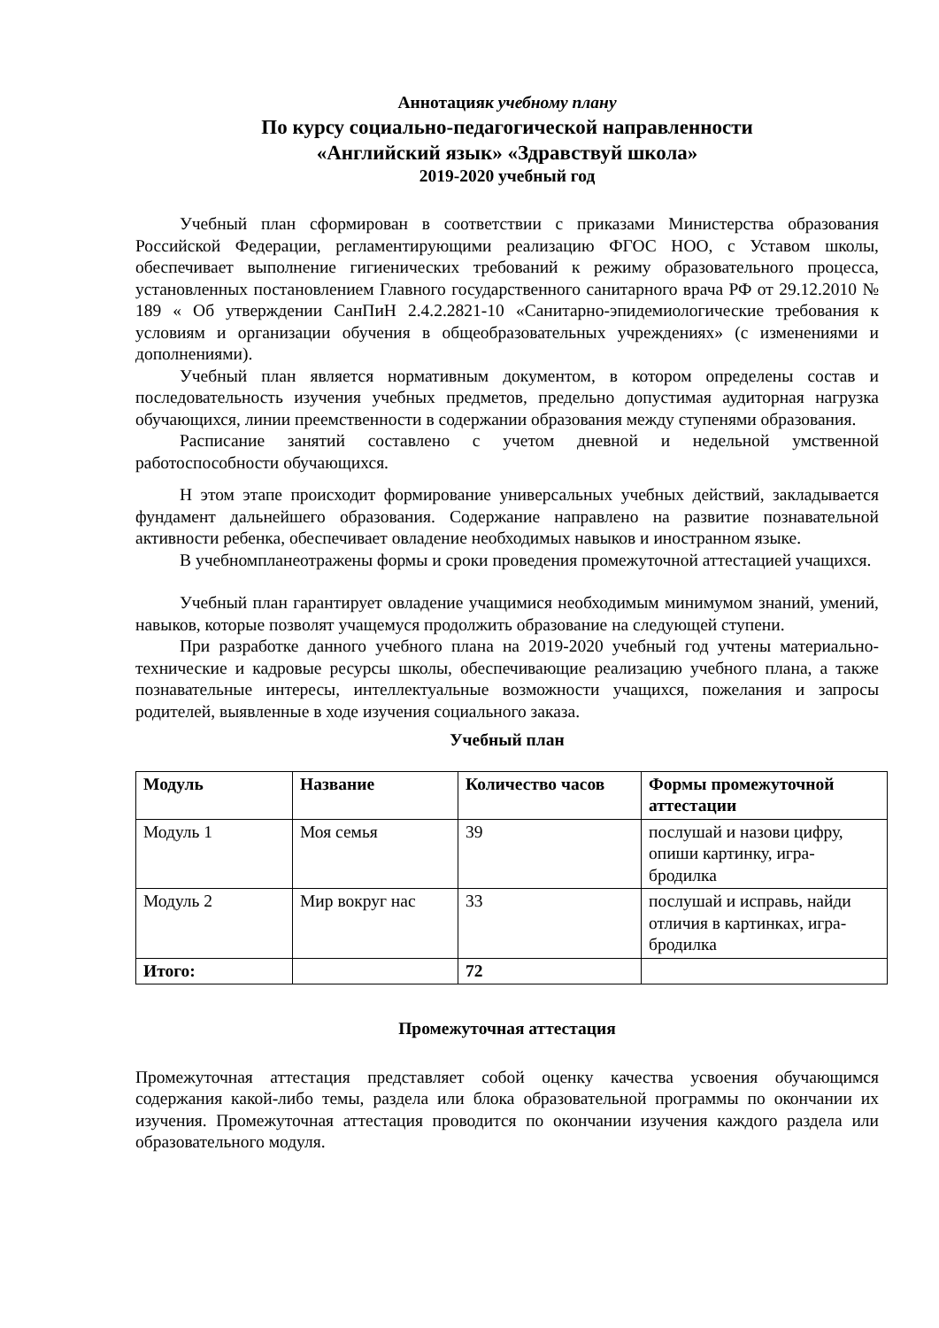Аннотацияк учебному плану
По курсу социально-педагогической направленности
«Английский язык» «Здравствуй школа»
2019-2020 учебный год
Учебный план сформирован в соответствии с приказами Министерства образования Российской Федерации, регламентирующими реализацию ФГОС НОО, с Уставом школы, обеспечивает выполнение гигиенических требований к режиму образовательного процесса, установленных постановлением Главного государственного санитарного врача РФ от 29.12.2010 № 189 « Об утверждении СанПиН 2.4.2.2821-10 «Санитарно-эпидемиологические требования к условиям и организации обучения в общеобразовательных учреждениях» (с изменениями и дополнениями).
Учебный план является нормативным документом, в котором определены состав и последовательность изучения учебных предметов, предельно допустимая аудиторная нагрузка обучающихся, линии преемственности в содержании образования между ступенями образования.
Расписание занятий составлено с учетом дневной и недельной умственной работоспособности обучающихся.
Н этом этапе происходит формирование универсальных учебных действий, закладывается фундамент дальнейшего образования. Содержание направлено на развитие познавательной активности ребенка, обеспечивает овладение необходимых навыков и иностранном языке.
В учебномпланеотражены формы и сроки проведения промежуточной аттестацией учащихся.
Учебный план гарантирует овладение учащимися необходимым минимумом знаний, умений, навыков, которые позволят учащемуся продолжить образование на следующей ступени.
При разработке данного учебного плана на 2019-2020 учебный год учтены материально-технические и кадровые ресурсы школы, обеспечивающие реализацию учебного плана, а также познавательные интересы, интеллектуальные возможности учащихся, пожелания и запросы родителей, выявленные в ходе изучения социального заказа.
Учебный план
| Модуль | Название | Количество часов | Формы промежуточной аттестации |
| --- | --- | --- | --- |
| Модуль 1 | Моя семья | 39 | послушай и назови цифру, опиши картинку, игра-бродилка |
| Модуль 2 | Мир вокруг нас | 33 | послушай и исправь, найди отличия в картинках, игра-бродилка |
| Итого: | | 72 | |
Промежуточная аттестация
Промежуточная аттестация представляет собой оценку качества усвоения обучающимся содержания какой-либо темы, раздела или блока образовательной программы по окончании их изучения. Промежуточная аттестация проводится по окончании изучения каждого раздела или образовательного модуля.